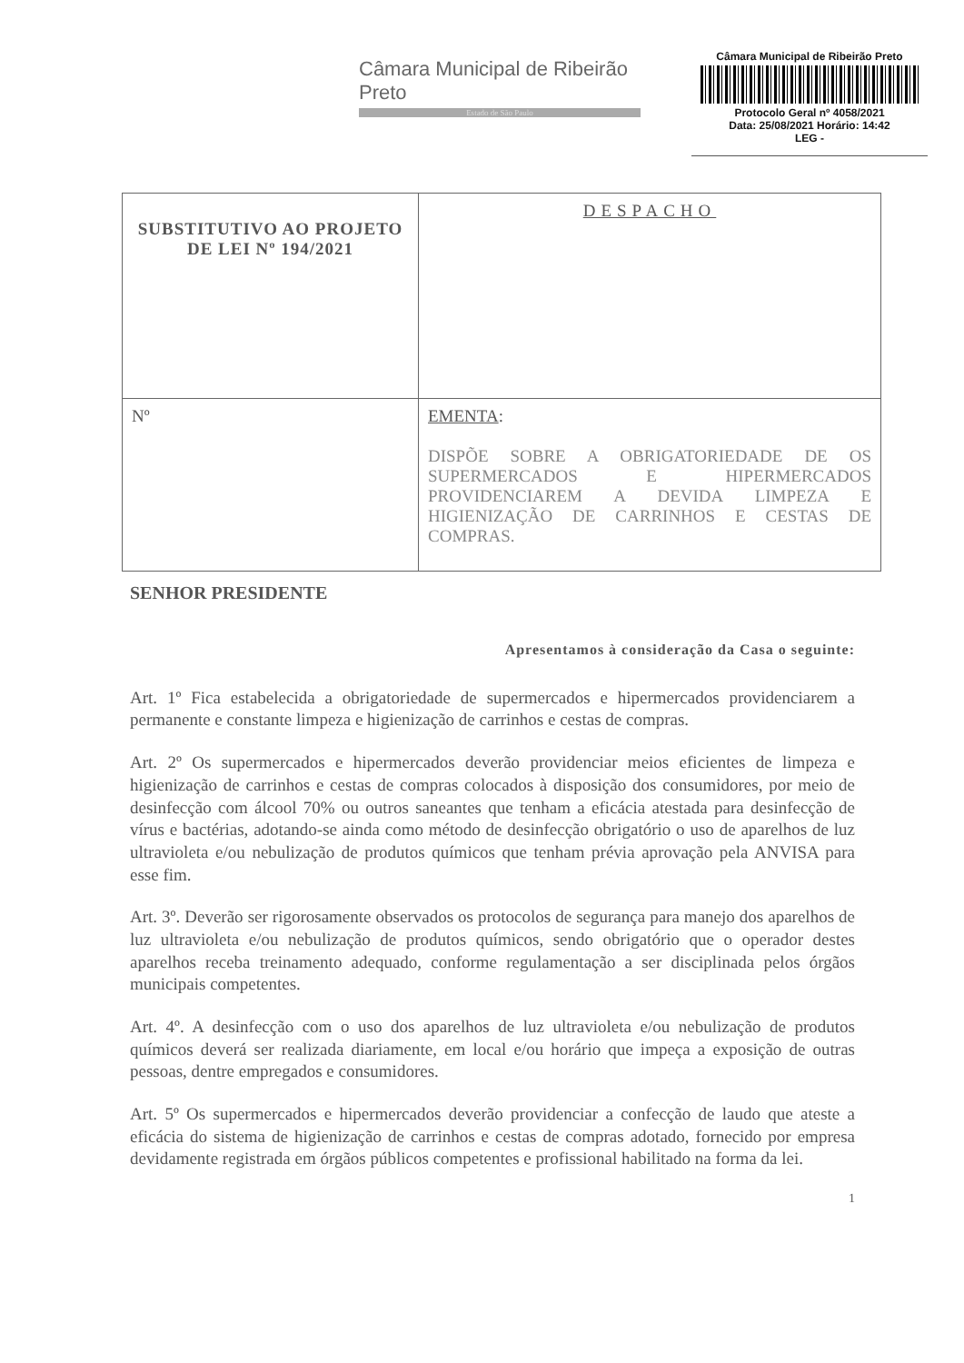Câmara Municipal de Ribeirão Preto
Estado de São Paulo
Câmara Municipal de Ribeirão Preto
Protocolo Geral nº 4058/2021
Data: 25/08/2021 Horário: 14:42
LEG -
| SUBSTITUTIVO AO PROJETO DE LEI Nº 194/2021 | DESPACHO |
| Nº | EMENTA : DISPÕE SOBRE A OBRIGATORIEDADE DE OS SUPERMERCADOS E HIPERMERCADOS PROVIDENCIAREM A DEVIDA LIMPEZA E HIGIENIZAÇÃO DE CARRINHOS E CESTAS DE COMPRAS. |
SENHOR PRESIDENTE
Apresentamos à consideração da Casa o seguinte:
Art. 1º Fica estabelecida a obrigatoriedade de supermercados e hipermercados providenciarem a permanente e constante limpeza e higienização de carrinhos e cestas de compras.
Art. 2º Os supermercados e hipermercados deverão providenciar meios eficientes de limpeza e higienização de carrinhos e cestas de compras colocados à disposição dos consumidores, por meio de desinfecção com álcool 70% ou outros saneantes que tenham a eficácia atestada para desinfecção de vírus e bactérias, adotando-se ainda como método de desinfecção obrigatório o uso de aparelhos de luz ultravioleta e/ou nebulização de produtos químicos que tenham prévia aprovação pela ANVISA para esse fim.
Art. 3º. Deverão ser rigorosamente observados os protocolos de segurança para manejo dos aparelhos de luz ultravioleta e/ou nebulização de produtos químicos, sendo obrigatório que o operador destes aparelhos receba treinamento adequado, conforme regulamentação a ser disciplinada pelos órgãos municipais competentes.
Art. 4º. A desinfecção com o uso dos aparelhos de luz ultravioleta e/ou nebulização de produtos químicos deverá ser realizada diariamente, em local e/ou horário que impeça a exposição de outras pessoas, dentre empregados e consumidores.
Art. 5º Os supermercados e hipermercados deverão providenciar a confecção de laudo que ateste a eficácia do sistema de higienização de carrinhos e cestas de compras adotado, fornecido por empresa devidamente registrada em órgãos públicos competentes e profissional habilitado na forma da lei.
1